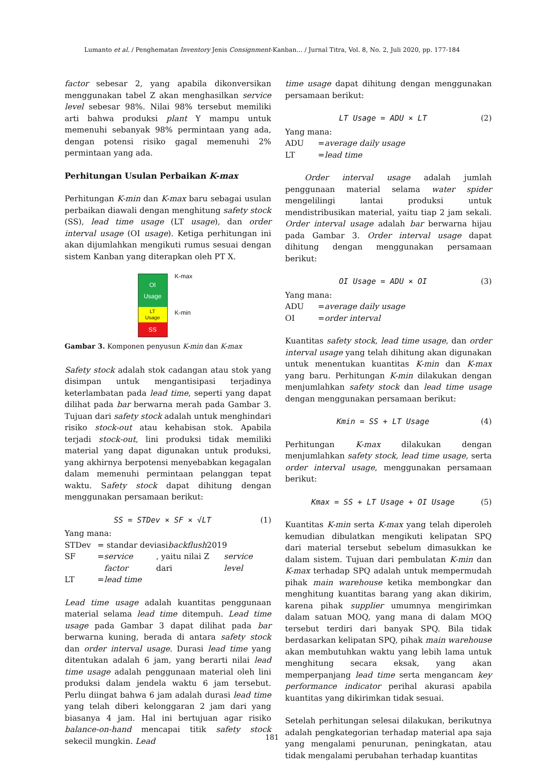Lumanto et al. / Penghematan Inventory Jenis Consignment-Kanban… / Jurnal Titra, Vol. 8, No. 2, Juli 2020, pp. 177-184
factor sebesar 2, yang apabila dikonversikan menggunakan tabel Z akan menghasilkan service level sebesar 98%. Nilai 98% tersebut memiliki arti bahwa produksi plant Y mampu untuk memenuhi sebanyak 98% permintaan yang ada, dengan potensi risiko gagal memenuhi 2% permintaan yang ada.
Perhitungan Usulan Perbaikan K-max
Perhitungan K-min dan K-max baru sebagai usulan perbaikan diawali dengan menghitung safety stock (SS), lead time usage (LT usage), dan order interval usage (OI usage). Ketiga perhitungan ini akan dijumlahkan mengikuti rumus sesuai dengan sistem Kanban yang diterapkan oleh PT X.
OI
Usage
LT
Usage
SS
K-max
K-min
Gambar 3. Komponen penyusun K-min dan K-max
Safety stock adalah stok cadangan atau stok yang disimpan untuk mengantisipasi terjadinya keterlambatan pada lead time, seperti yang dapat dilihat pada bar berwarna merah pada Gambar 3. Tujuan dari safety stock adalah untuk menghindari risiko stock-out atau kehabisan stok. Apabila terjadi stock-out, lini produksi tidak memiliki material yang dapat digunakan untuk produksi, yang akhirnya berpotensi menyebabkan kegagalan dalam memenuhi permintaan pelanggan tepat waktu. Safety stock dapat dihitung dengan menggunakan persamaan berikut:
SS = STDev × SF × √LT (1)
Yang mana:
STDev = standar deviasi backflush 2019
SF = service factor, yaitu nilai Z dari service level
LT = lead time
Lead time usage adalah kuantitas penggunaan material selama lead time ditempuh. Lead time usage pada Gambar 3 dapat dilihat pada bar berwarna kuning, berada di antara safety stock dan order interval usage. Durasi lead time yang ditentukan adalah 6 jam, yang berarti nilai lead time usage adalah penggunaan material oleh lini produksi dalam jendela waktu 6 jam tersebut. Perlu diingat bahwa 6 jam adalah durasi lead time yang telah diberi kelonggaran 2 jam dari yang biasanya 4 jam. Hal ini bertujuan agar risiko balance-on-hand mencapai titik safety stock sekecil mungkin. Lead
time usage dapat dihitung dengan menggunakan persamaan berikut:
LT Usage = ADU × LT (2)
Yang mana:
ADU = average daily usage
LT = lead time
Order interval usage adalah jumlah penggunaan material selama water spider mengelilingi lantai produksi untuk mendistribusikan material, yaitu tiap 2 jam sekali. Order interval usage adalah bar berwarna hijau pada Gambar 3. Order interval usage dapat dihitung dengan menggunakan persamaan berikut:
OI Usage = ADU × OI (3)
Yang mana:
ADU = average daily usage
OI = order interval
Kuantitas safety stock, lead time usage, dan order interval usage yang telah dihitung akan digunakan untuk menentukan kuantitas K-min dan K-max yang baru. Perhitungan K-min dilakukan dengan menjumlahkan safety stock dan lead time usage dengan menggunakan persamaan berikut:
Kmin = SS + LT Usage (4)
Perhitungan K-max dilakukan dengan menjumlahkan safety stock, lead time usage, serta order interval usage, menggunakan persamaan berikut:
Kmax = SS + LT Usage + OI Usage (5)
Kuantitas K-min serta K-max yang telah diperoleh kemudian dibulatkan mengikuti kelipatan SPQ dari material tersebut sebelum dimasukkan ke dalam sistem. Tujuan dari pembulatan K-min dan K-max terhadap SPQ adalah untuk mempermudah pihak main warehouse ketika membongkar dan menghitung kuantitas barang yang akan dikirim, karena pihak supplier umumnya mengirimkan dalam satuan MOQ, yang mana di dalam MOQ tersebut terdiri dari banyak SPQ. Bila tidak berdasarkan kelipatan SPQ, pihak main warehouse akan membutuhkan waktu yang lebih lama untuk menghitung secara eksak, yang akan memperpanjang lead time serta mengancam key performance indicator perihal akurasi apabila kuantitas yang dikirimkan tidak sesuai.
Setelah perhitungan selesai dilakukan, berikutnya adalah pengkategorian terhadap material apa saja yang mengalami penurunan, peningkatan, atau tidak mengalami perubahan terhadap kuantitas
181